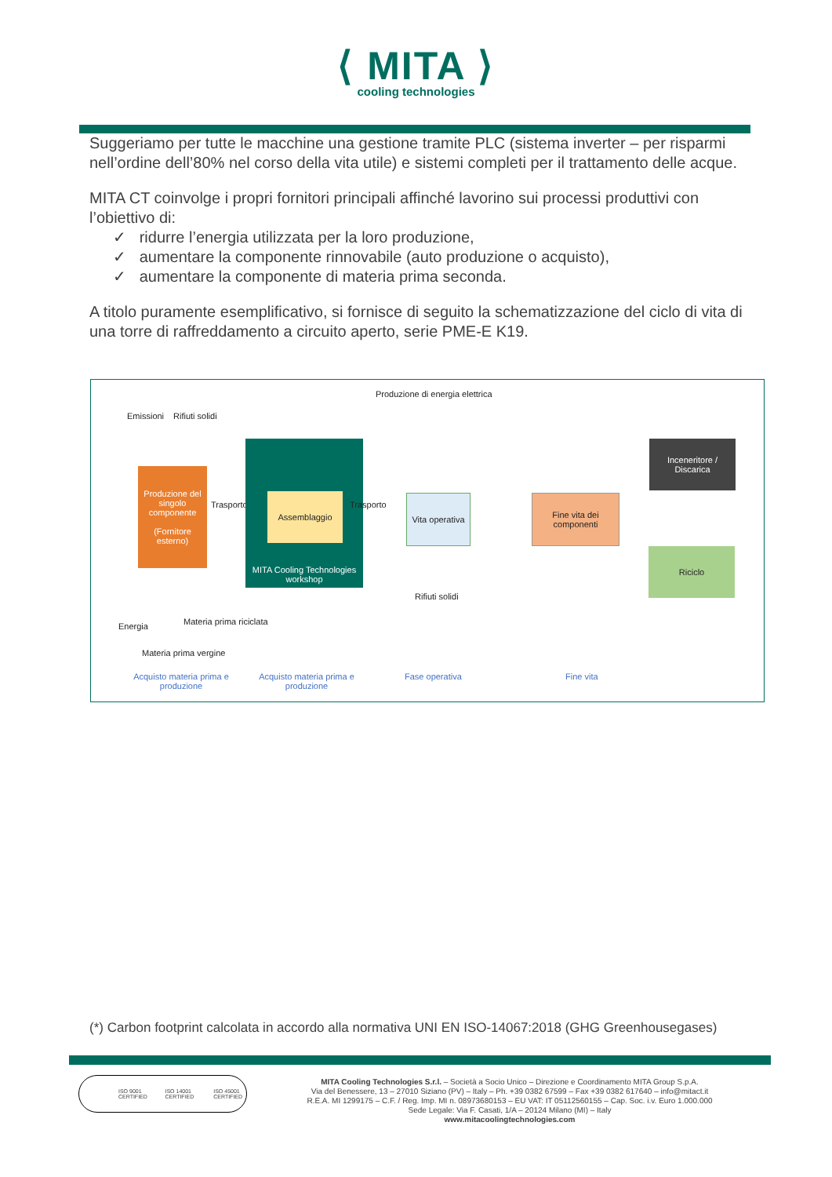⟨ MITA ⟩
cooling technologies
Suggeriamo per tutte le macchine una gestione tramite PLC (sistema inverter – per risparmi nell’ordine dell’80% nel corso della vita utile) e sistemi completi per il trattamento delle acque.
MITA CT coinvolge i propri fornitori principali affinché lavorino sui processi produttivi con l’obiettivo di:
✓ ridurre l’energia utilizzata per la loro produzione,
✓ aumentare la componente rinnovabile (auto produzione o acquisto),
✓ aumentare la componente di materia prima seconda.
A titolo puramente esemplificativo, si fornisce di seguito la schematizzazione del ciclo di vita di una torre di raffreddamento a circuito aperto, serie PME-E K19.
Produzione di energia elettrica
Emissioni Rifiuti solidi
Produzione del singolo componente
(Fornitore esterno)
Trasporto
MITA Cooling Technologies workshop
Assemblaggio
Trasporto
Vita operativa
Fine vita dei componenti
Inceneritore / Discarica
Riciclo
Rifiuti solidi
Energia Materia prima riciclata
Materia prima vergine
Acquisto materia prima e produzione
Acquisto materia prima e produzione
Fase operativa Fine vita
(*) Carbon footprint calcolata in accordo alla normativa UNI EN ISO-14067:2018 (GHG Greenhousegases)
ISO 9001 CERTIFIED ISO 14001 CERTIFIED ISO 45001 CERTIFIED
MITA Cooling Technologies S.r.l. – Società a Socio Unico – Direzione e Coordinamento MITA Group S.p.A.
Via del Benessere, 13 – 27010 Siziano (PV) – Italy – Ph. +39 0382 67599 – Fax +39 0382 617640 – info@mitact.it
R.E.A. MI 1299175 – C.F. / Reg. Imp. MI n. 08973680153 – EU VAT: IT 05112560155 – Cap. Soc. i.v. Euro 1.000.000
Sede Legale: Via F. Casati, 1/A – 20124 Milano (MI) – Italy
www.mitacoolingtechnologies.com